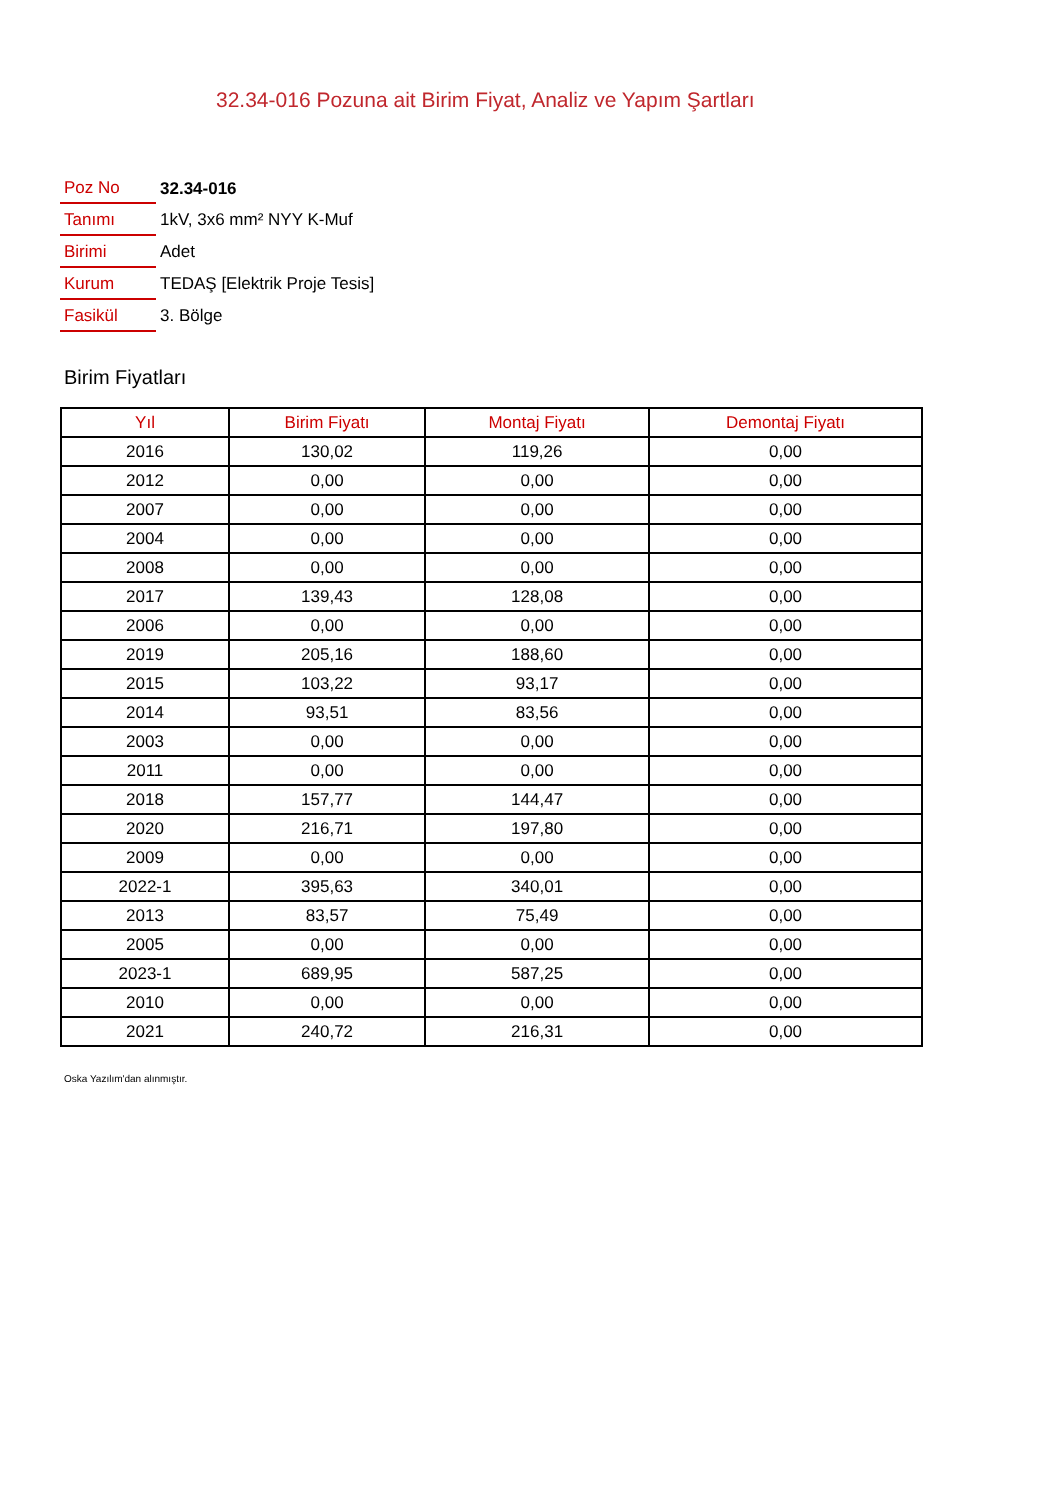32.34-016 Pozuna ait Birim Fiyat, Analiz ve Yapım Şartları
| Poz No | 32.34-016 |
| Tanımı | 1kV, 3x6 mm² NYY K-Muf |
| Birimi | Adet |
| Kurum | TEDAŞ [Elektrik Proje Tesis] |
| Fasikül | 3. Bölge |
Birim Fiyatları
| Yıl | Birim Fiyatı | Montaj Fiyatı | Demontaj Fiyatı |
| --- | --- | --- | --- |
| 2016 | 130,02 | 119,26 | 0,00 |
| 2012 | 0,00 | 0,00 | 0,00 |
| 2007 | 0,00 | 0,00 | 0,00 |
| 2004 | 0,00 | 0,00 | 0,00 |
| 2008 | 0,00 | 0,00 | 0,00 |
| 2017 | 139,43 | 128,08 | 0,00 |
| 2006 | 0,00 | 0,00 | 0,00 |
| 2019 | 205,16 | 188,60 | 0,00 |
| 2015 | 103,22 | 93,17 | 0,00 |
| 2014 | 93,51 | 83,56 | 0,00 |
| 2003 | 0,00 | 0,00 | 0,00 |
| 2011 | 0,00 | 0,00 | 0,00 |
| 2018 | 157,77 | 144,47 | 0,00 |
| 2020 | 216,71 | 197,80 | 0,00 |
| 2009 | 0,00 | 0,00 | 0,00 |
| 2022-1 | 395,63 | 340,01 | 0,00 |
| 2013 | 83,57 | 75,49 | 0,00 |
| 2005 | 0,00 | 0,00 | 0,00 |
| 2023-1 | 689,95 | 587,25 | 0,00 |
| 2010 | 0,00 | 0,00 | 0,00 |
| 2021 | 240,72 | 216,31 | 0,00 |
Oska Yazılım'dan alınmıştır.